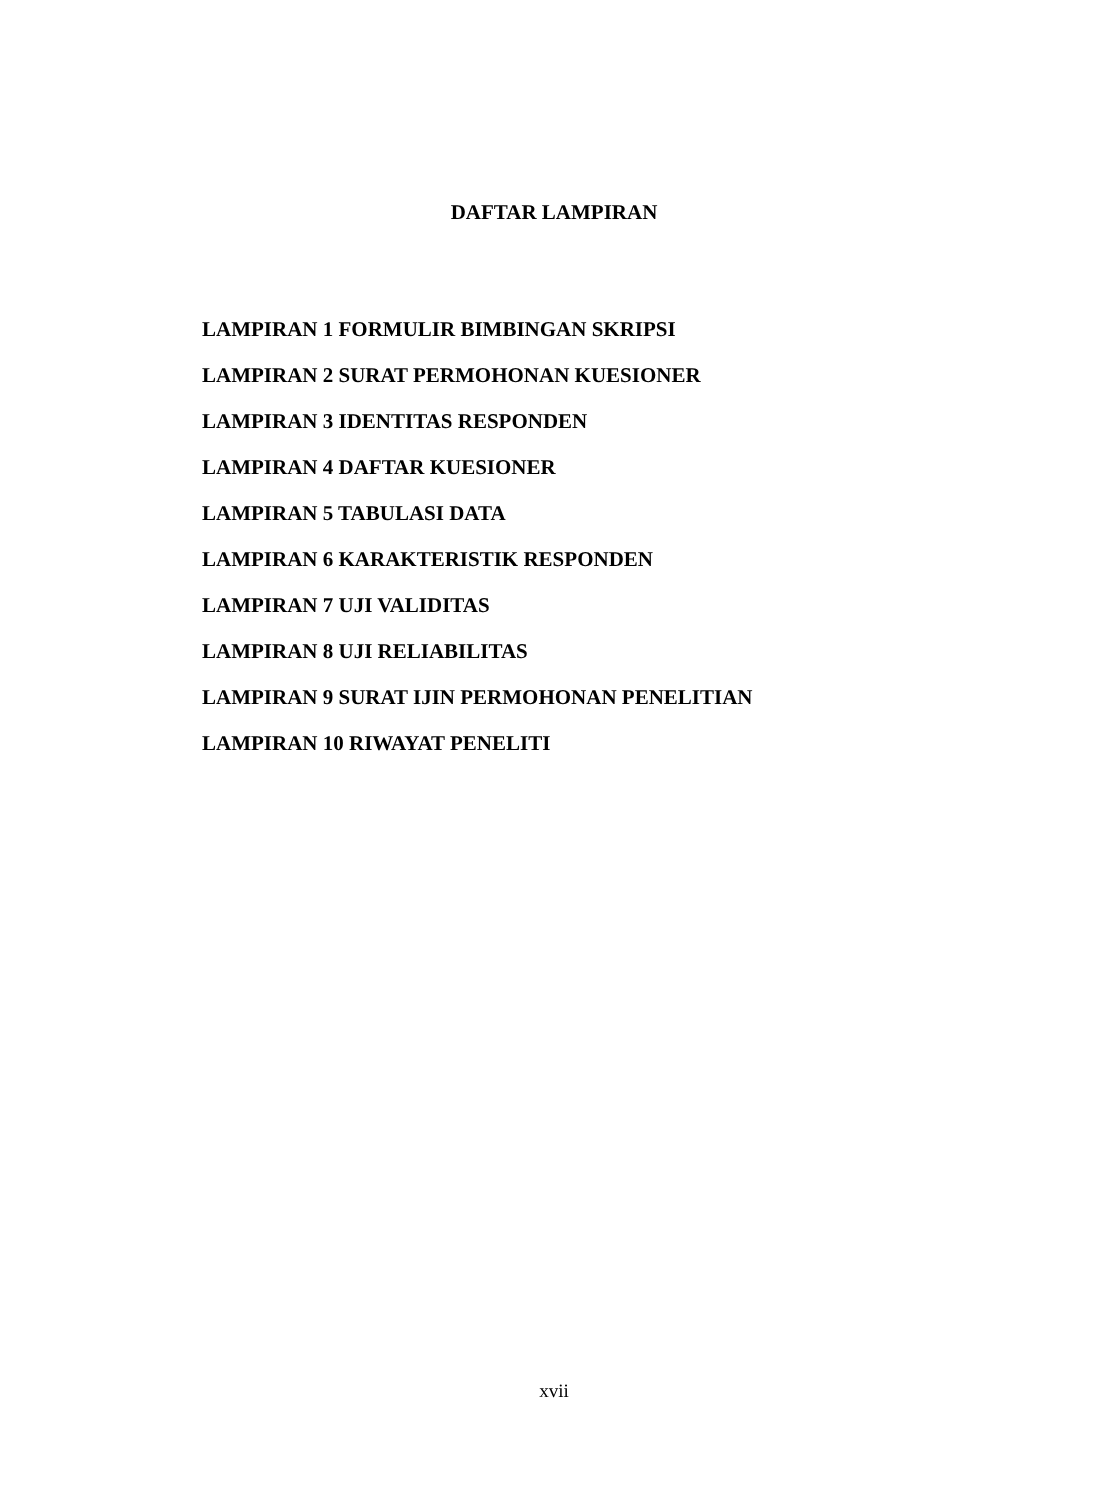DAFTAR LAMPIRAN
LAMPIRAN 1 FORMULIR BIMBINGAN SKRIPSI
LAMPIRAN 2 SURAT PERMOHONAN KUESIONER
LAMPIRAN 3 IDENTITAS RESPONDEN
LAMPIRAN 4 DAFTAR KUESIONER
LAMPIRAN 5 TABULASI DATA
LAMPIRAN 6 KARAKTERISTIK RESPONDEN
LAMPIRAN 7 UJI VALIDITAS
LAMPIRAN 8 UJI RELIABILITAS
LAMPIRAN 9 SURAT IJIN PERMOHONAN PENELITIAN
LAMPIRAN 10 RIWAYAT PENELITI
xvii